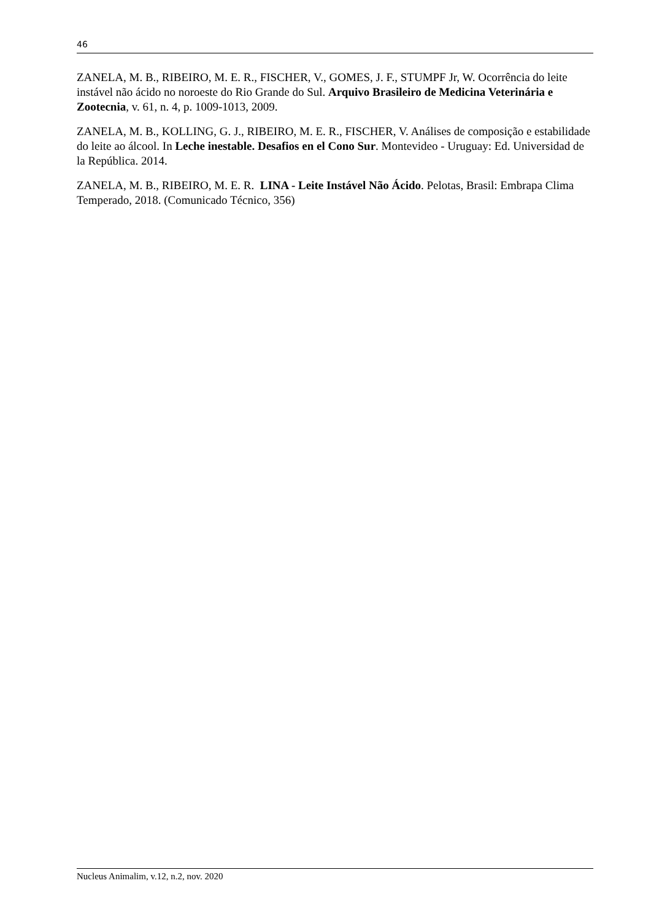46
ZANELA, M. B., RIBEIRO, M. E. R., FISCHER, V., GOMES, J. F., STUMPF Jr, W. Ocorrência do leite instável não ácido no noroeste do Rio Grande do Sul. Arquivo Brasileiro de Medicina Veterinária e Zootecnia, v. 61, n. 4, p. 1009-1013, 2009.
ZANELA, M. B., KOLLING, G. J., RIBEIRO, M. E. R., FISCHER, V. Análises de composição e estabilidade do leite ao álcool. In Leche inestable. Desafios en el Cono Sur. Montevideo - Uruguay: Ed. Universidad de la República. 2014.
ZANELA, M. B., RIBEIRO, M. E. R. LINA - Leite Instável Não Ácido. Pelotas, Brasil: Embrapa Clima Temperado, 2018. (Comunicado Técnico, 356)
Nucleus Animalim, v.12, n.2, nov. 2020